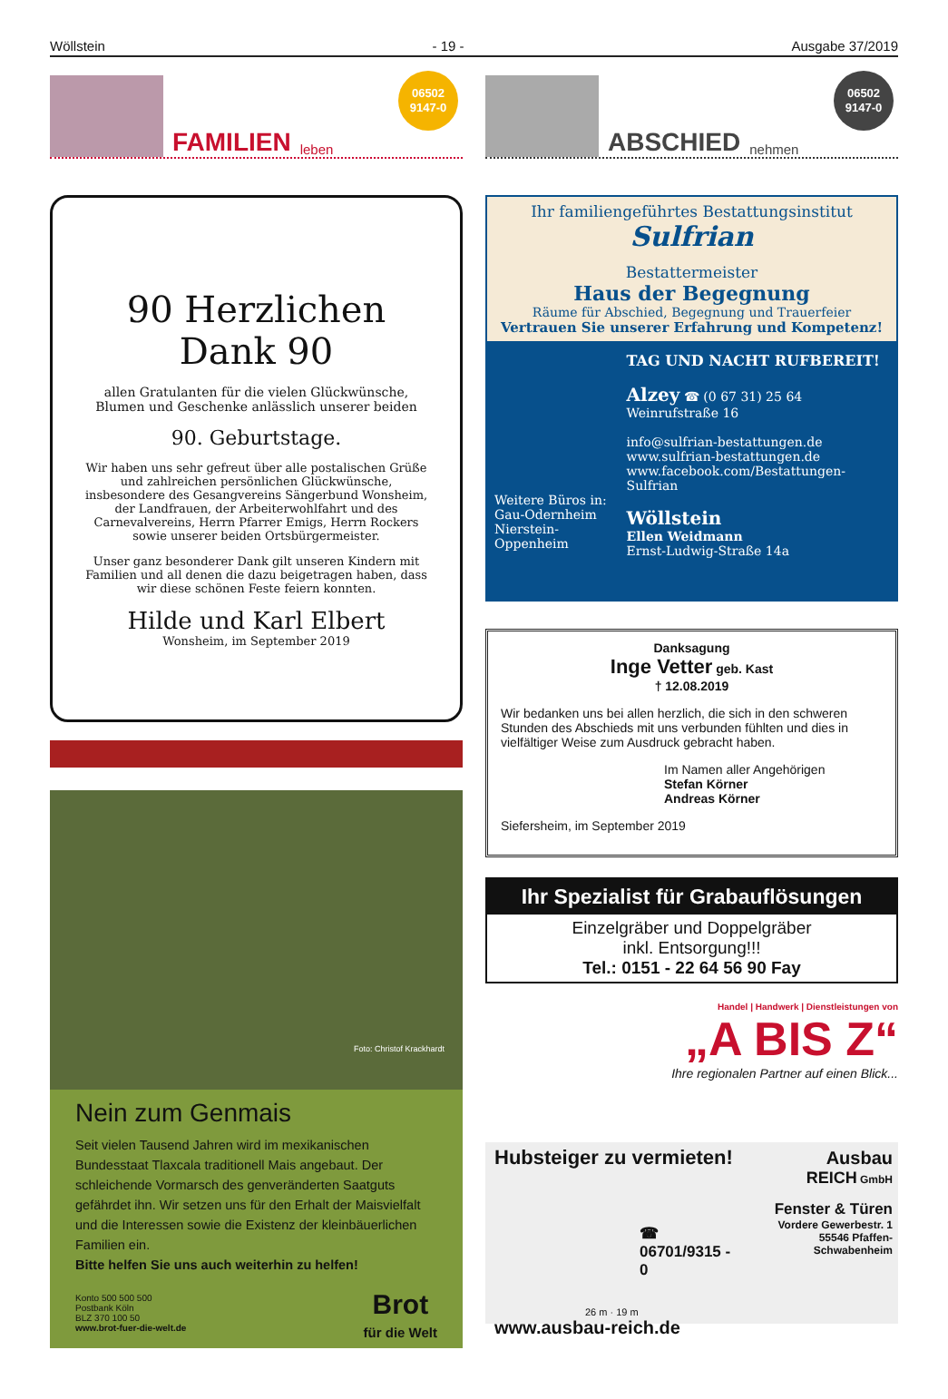Wöllstein - 19 - Ausgabe 37/2019
FAMILIEN leben
06502
9147-0
90 Herzlichen Dank 90
allen Gratulanten für die vielen Glückwünsche, Blumen und Geschenke anlässlich unserer beiden
90. Geburtstage.
Wir haben uns sehr gefreut über alle postalischen Grüße und zahlreichen persönlichen Glückwünsche, insbesondere des Gesangvereins Sängerbund Wonsheim, der Landfrauen, der Arbeiterwohlfahrt und des Carnevalvereins, Herrn Pfarrer Emigs, Herrn Rockers sowie unserer beiden Ortsbürgermeister.
Unser ganz besonderer Dank gilt unseren Kindern mit Familien und all denen die dazu beigetragen haben, dass wir diese schönen Feste feiern konnten.
Hilde und Karl Elbert
Wonsheim, im September 2019
Foto: Christof Krackhardt
Nein zum Genmais
Seit vielen Tausend Jahren wird im mexikanischen Bundesstaat Tlaxcala traditionell Mais angebaut. Der schleichende Vormarsch des genveränderten Saatguts gefährdet ihn. Wir setzen uns für den Erhalt der Maisvielfalt und die Interessen sowie die Existenz der kleinbäuerlichen Familien ein.
Bitte helfen Sie uns auch weiterhin zu helfen!
Konto 500 500 500
Postbank Köln
BLZ 370 100 50
www.brot-fuer-die-welt.de
Brot
für die Welt
ABSCHIED nehmen
06502
9147-0
Ihr familiengeführtes Bestattungsinstitut Sulfrian
Bestattermeister
Haus der Begegnung
Räume für Abschied, Begegnung und Trauerfeier
Vertrauen Sie unserer Erfahrung und Kompetenz!
Weitere Büros in:
Gau-Odernheim
Nierstein-Oppenheim
TAG UND NACHT RUFBEREIT!
Alzey ☎ (0 67 31) 25 64
Weinrufstraße 16
info@sulfrian-bestattungen.de
www.sulfrian-bestattungen.de
www.facebook.com/Bestattungen-Sulfrian
Wöllstein
Ellen Weidmann
Ernst-Ludwig-Straße 14a
Danksagung
Inge Vetter geb. Kast
† 12.08.2019
Wir bedanken uns bei allen herzlich, die sich in den schweren Stunden des Abschieds mit uns verbunden fühlten und dies in vielfältiger Weise zum Ausdruck gebracht haben.
Im Namen aller Angehörigen
Stefan Körner
Andreas Körner
Siefersheim, im September 2019
Ihr Spezialist für Grabauflösungen
Einzelgräber und Doppelgräber
inkl. Entsorgung!!!
Tel.: 0151 - 22 64 56 90 Fay
Handel | Handwerk | Dienstleistungen von
„A BIS Z“
Ihre regionalen Partner auf einen Blick...
Hubsteiger zu vermieten!
☎ 06701/9315 - 0
26 m · 19 m
www.ausbau-reich.de
Ausbau
REICH GmbH
Fenster & Türen
Vordere Gewerbestr. 1
55546 Pfaffen-Schwabenheim